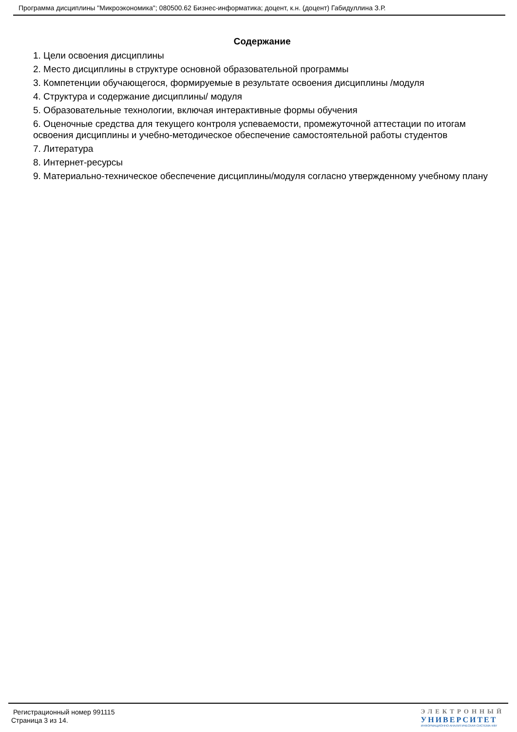Программа дисциплины "Микроэкономика"; 080500.62 Бизнес-информатика; доцент, к.н. (доцент) Габидуллина З.Р.
Содержание
1. Цели освоения дисциплины
2. Место дисциплины в структуре основной образовательной программы
3. Компетенции обучающегося, формируемые в результате освоения дисциплины /модуля
4. Структура и содержание дисциплины/ модуля
5. Образовательные технологии, включая интерактивные формы обучения
6. Оценочные средства для текущего контроля успеваемости, промежуточной аттестации по итогам освоения дисциплины и учебно-методическое обеспечение самостоятельной работы студентов
7. Литература
8. Интернет-ресурсы
9. Материально-техническое обеспечение дисциплины/модуля согласно утвержденному учебному плану
Регистрационный номер 991115
Страница 3 из 14.
ЭЛЕКТРОННЫЙ
УНИВЕРСИТЕТ
ИНФОРМАЦИОННО-АНАЛИТИЧЕСКАЯ СИСТЕМА КФУ